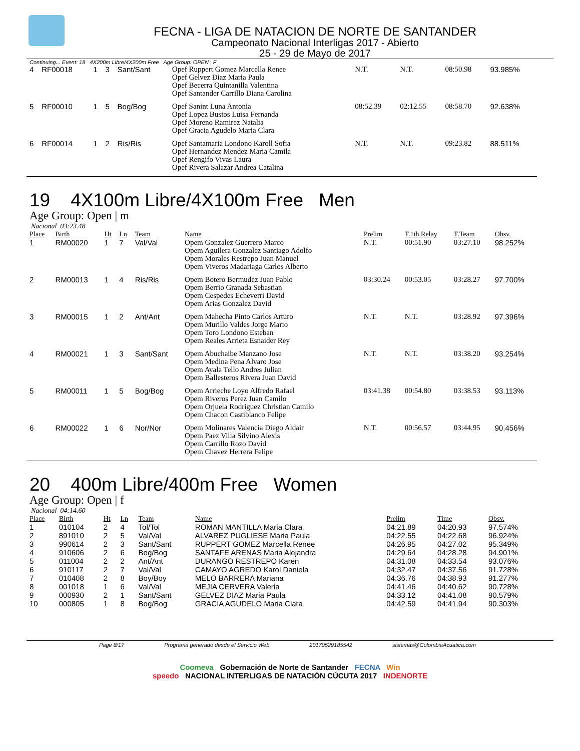FECNA - LIGA DE NATACION DE NORTE DE SANTANDER
Campeonato Nacional Interligas 2017 - Abierto
25 - 29 de Mayo de 2017
Continuing... Event: 18 4X200m Libre/4X200m Free Age Group: OPEN | F
| 4 | RF00018 | 1 | 3 | Sant/Sant | Opef Ruppert Gomez Marcella Renee Opef Gelvez Diaz Maria Paula Opef Becerra Quintanilla Valentina Opef Santander Carrillo Diana Carolina | N.T. | N.T. | 08:50.98 | 93.985% |
| 5 | RF00010 | 1 | 5 | Bog/Bog | Opef Sanint Luna Antonia Opef Lopez Bustos Luisa Fernanda Opef Moreno Ramirez Natalia Opef Gracia Agudelo Maria Clara | 08:52.39 | 02:12.55 | 08:58.70 | 92.638% |
| 6 | RF00014 | 1 | 2 | Ris/Ris | Opef Santamaria Londono Karoll Sofia Opef Hernandez Mendez Maria Camila Opef Rengifo Vivas Laura Opef Rivera Salazar Andrea Catalina | N.T. | N.T. | 09:23.82 | 88.511% |
19 4X100m Libre/4X100m Free Men
Age Group: Open | m
Nacional 03:23.48
| Place | Birth | Ht | Ln | Team | Name | Prelim | T.1th.Relay | T.Team | Obsv. |
| --- | --- | --- | --- | --- | --- | --- | --- | --- | --- |
| 1 | RM00020 | 1 | 7 | Val/Val | Opem Gonzalez Guerrero Marco Opem Aguilera Gonzalez Santiago Adolfo Opem Morales Restrepo Juan Manuel Opem Viveros Madariaga Carlos Alberto | N.T. | 00:51.90 | 03:27.10 | 98.252% |
| 2 | RM00013 | 1 | 4 | Ris/Ris | Opem Botero Bermudez Juan Pablo Opem Berrio Granada Sebastian Opem Cespedes Echeverri David Opem Arias Gonzalez David | 03:30.24 | 00:53.05 | 03:28.27 | 97.700% |
| 3 | RM00015 | 1 | 2 | Ant/Ant | Opem Mahecha Pinto Carlos Arturo Opem Murillo Valdes Jorge Mario Opem Toro Londono Esteban Opem Reales Arrieta Esnaider Rey | N.T. | N.T. | 03:28.92 | 97.396% |
| 4 | RM00021 | 1 | 3 | Sant/Sant | Opem Abuchaibe Manzano Jose Opem Medina Pena Alvaro Jose Opem Ayala Tello Andres Julian Opem Ballesteros Rivera Juan David | N.T. | N.T. | 03:38.20 | 93.254% |
| 5 | RM00011 | 1 | 5 | Bog/Bog | Opem Arrieche Loyo Alfredo Rafael Opem Riveros Perez Juan Camilo Opem Orjuela Rodriguez Christian Camilo Opem Chacon Castiblanco Felipe | 03:41.38 | 00:54.80 | 03:38.53 | 93.113% |
| 6 | RM00022 | 1 | 6 | Nor/Nor | Opem Molinares Valencia Diego Aldair Opem Paez Villa Silvino Alexis Opem Carrillo Rozo David Opem Chavez Herrera Felipe | N.T. | 00:56.57 | 03:44.95 | 90.456% |
20 400m Libre/400m Free Women
Age Group: Open | f
Nacional 04:14.60
| Place | Birth | Ht | Ln | Team | Name | Prelim | Time | Obsv. |
| --- | --- | --- | --- | --- | --- | --- | --- | --- |
| 1 | 010104 | 2 | 4 | Tol/Tol | ROMAN MANTILLA Maria Clara | 04:21.89 | 04:20.93 | 97.574% |
| 2 | 891010 | 2 | 5 | Val/Val | ALVAREZ PUGLIESE Maria Paula | 04:22.55 | 04:22.68 | 96.924% |
| 3 | 990614 | 2 | 3 | Sant/Sant | RUPPERT GOMEZ Marcella Renee | 04:26.95 | 04:27.02 | 95.349% |
| 4 | 910606 | 2 | 6 | Bog/Bog | SANTAFE ARENAS Maria Alejandra | 04:29.64 | 04:28.28 | 94.901% |
| 5 | 011004 | 2 | 2 | Ant/Ant | DURANGO RESTREPO Karen | 04:31.08 | 04:33.54 | 93.076% |
| 6 | 910117 | 2 | 7 | Val/Val | CAMAYO AGREDO Karol Daniela | 04:32.47 | 04:37.56 | 91.728% |
| 7 | 010408 | 2 | 8 | Boy/Boy | MELO BARRERA Mariana | 04:36.76 | 04:38.93 | 91.277% |
| 8 | 001018 | 1 | 6 | Val/Val | MEJIA CERVERA Valeria | 04:41.46 | 04:40.62 | 90.728% |
| 9 | 000930 | 2 | 1 | Sant/Sant | GELVEZ DIAZ Maria Paula | 04:33.12 | 04:41.08 | 90.579% |
| 10 | 000805 | 1 | 8 | Bog/Bog | GRACIA AGUDELO Maria Clara | 04:42.59 | 04:41.94 | 90.303% |
Page 8/17 Programa generado desde el Servicio Web 20170529185542 sistemas@ColombiaAcuatica.com
Coomeva Gobernación de Norte de Santander FECNA Win
speedo NACIONAL INTERLIGAS DE NATACIÓN CÚCUTA 2017 INDENORTE